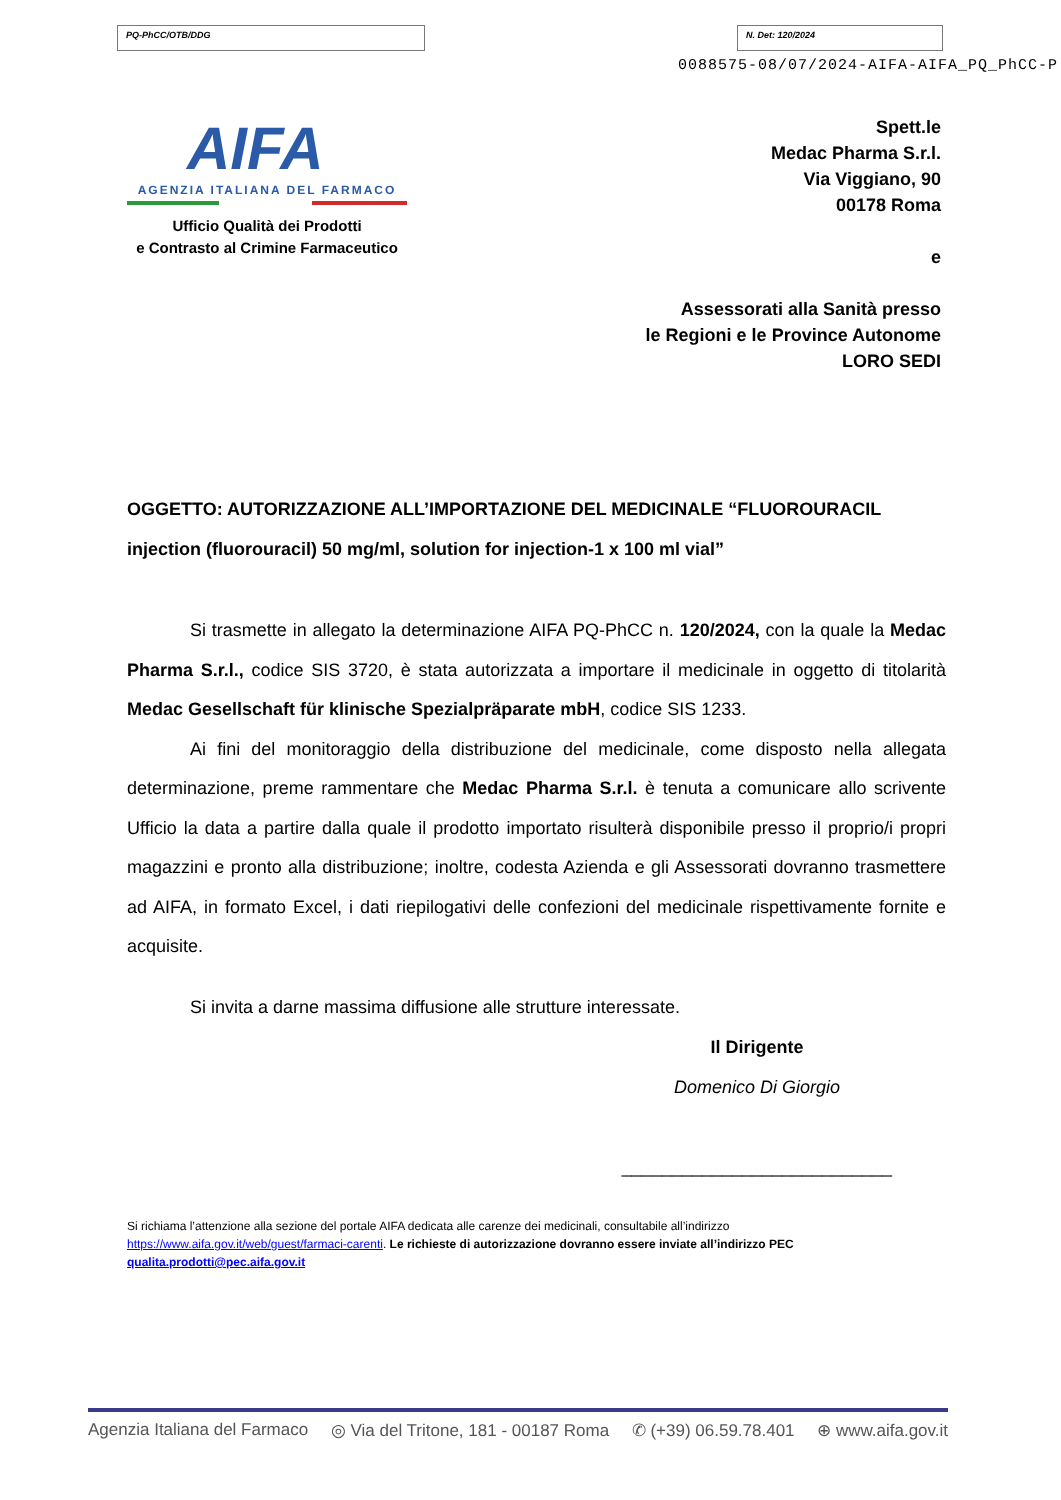PQ-PhCC/OTB/DDG N. Det: 120/2024
0088575-08/07/2024-AIFA-AIFA_PQ_PhCC-P
AIFA
AGENZIA ITALIANA DEL FARMACO
Ufficio Qualità dei Prodotti
e Contrasto al Crimine Farmaceutico
Spett.le
Medac Pharma S.r.l.
Via Viggiano, 90
00178 Roma
e
Assessorati alla Sanità presso
le Regioni e le Province Autonome
LORO SEDI
OGGETTO: AUTORIZZAZIONE ALL’IMPORTAZIONE DEL MEDICINALE “FLUOROURACIL injection (fluorouracil) 50 mg/ml, solution for injection-1 x 100 ml vial”
Si trasmette in allegato la determinazione AIFA PQ-PhCC n. 120/2024, con la quale la Medac Pharma S.r.l., codice SIS 3720, è stata autorizzata a importare il medicinale in oggetto di titolarità Medac Gesellschaft für klinische Spezialpräparate mbH, codice SIS 1233.
Ai fini del monitoraggio della distribuzione del medicinale, come disposto nella allegata determinazione, preme rammentare che Medac Pharma S.r.l. è tenuta a comunicare allo scrivente Ufficio la data a partire dalla quale il prodotto importato risulterà disponibile presso il proprio/i propri magazzini e pronto alla distribuzione; inoltre, codesta Azienda e gli Assessorati dovranno trasmettere ad AIFA, in formato Excel, i dati riepilogativi delle confezioni del medicinale rispettivamente fornite e acquisite.
Si invita a darne massima diffusione alle strutture interessate.
Il Dirigente
Domenico Di Giorgio
___________________________
Si richiama l’attenzione alla sezione del portale AIFA dedicata alle carenze dei medicinali, consultabile all’indirizzo https://www.aifa.gov.it/web/guest/farmaci-carenti. Le richieste di autorizzazione dovranno essere inviate all’indirizzo PEC qualita.prodotti@pec.aifa.gov.it
Agenzia Italiana del Farmaco ◎ Via del Tritone, 181 - 00187 Roma ✆ (+39) 06.59.78.401 ⊕ www.aifa.gov.it